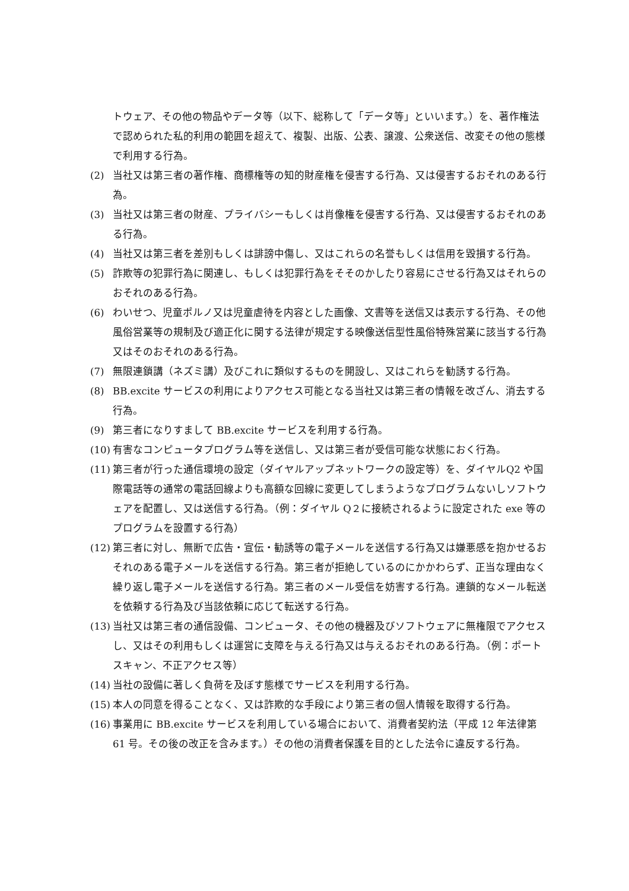トウェア、その他の物品やデータ等（以下、総称して「データ等」といいます。）を、著作権法で認められた私的利用の範囲を超えて、複製、出版、公表、譲渡、公衆送信、改変その他の態様で利用する行為。
(2) 当社又は第三者の著作権、商標権等の知的財産権を侵害する行為、又は侵害するおそれのある行為。
(3) 当社又は第三者の財産、プライバシーもしくは肖像権を侵害する行為、又は侵害するおそれのある行為。
(4) 当社又は第三者を差別もしくは誹謗中傷し、又はこれらの名誉もしくは信用を毀損する行為。
(5) 詐欺等の犯罪行為に関連し、もしくは犯罪行為をそそのかしたり容易にさせる行為又はそれらのおそれのある行為。
(6) わいせつ、児童ポルノ又は児童虐待を内容とした画像、文書等を送信又は表示する行為、その他風俗営業等の規制及び適正化に関する法律が規定する映像送信型性風俗特殊営業に該当する行為又はそのおそれのある行為。
(7) 無限連鎖講（ネズミ講）及びこれに類似するものを開設し、又はこれらを勧誘する行為。
(8) BB.excite サービスの利用によりアクセス可能となる当社又は第三者の情報を改ざん、消去する行為。
(9) 第三者になりすまして BB.excite サービスを利用する行為。
(10) 有害なコンピュータプログラム等を送信し、又は第三者が受信可能な状態におく行為。
(11) 第三者が行った通信環境の設定（ダイヤルアップネットワークの設定等）を、ダイヤルQ2 や国際電話等の通常の電話回線よりも高額な回線に変更してしまうようなプログラムないしソフトウェアを配置し、又は送信する行為。（例：ダイヤル Q２に接続されるように設定された exe 等のプログラムを設置する行為）
(12) 第三者に対し、無断で広告・宣伝・勧誘等の電子メールを送信する行為又は嫌悪感を抱かせるおそれのある電子メールを送信する行為。第三者が拒絶しているのにかかわらず、正当な理由なく繰り返し電子メールを送信する行為。第三者のメール受信を妨害する行為。連鎖的なメール転送を依頼する行為及び当該依頼に応じて転送する行為。
(13) 当社又は第三者の通信設備、コンピュータ、その他の機器及びソフトウェアに無権限でアクセスし、又はその利用もしくは運営に支障を与える行為又は与えるおそれのある行為。（例：ポートスキャン、不正アクセス等）
(14) 当社の設備に著しく負荷を及ぼす態様でサービスを利用する行為。
(15) 本人の同意を得ることなく、又は詐欺的な手段により第三者の個人情報を取得する行為。
(16) 事業用に BB.excite サービスを利用している場合において、消費者契約法（平成 12 年法律第 61 号。その後の改正を含みます。）その他の消費者保護を目的とした法令に違反する行為。